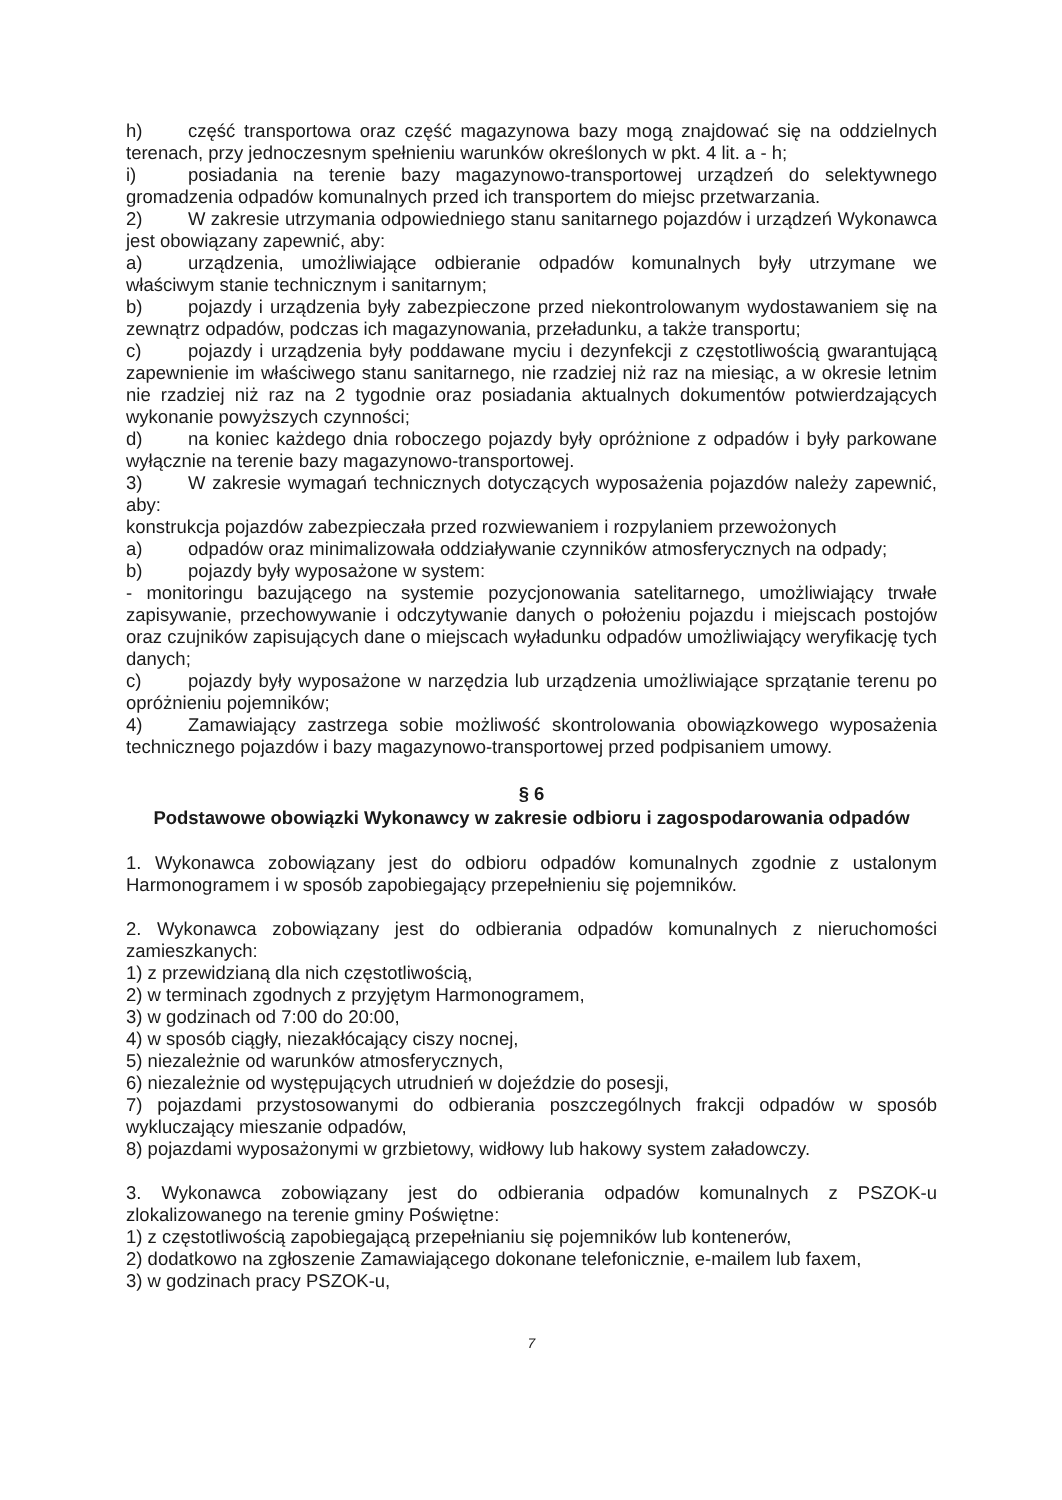h) część transportowa oraz część magazynowa bazy mogą znajdować się na oddzielnych terenach, przy jednoczesnym spełnieniu warunków określonych w pkt. 4 lit. a - h;
i) posiadania na terenie bazy magazynowo-transportowej urządzeń do selektywnego gromadzenia odpadów komunalnych przed ich transportem do miejsc przetwarzania.
2) W zakresie utrzymania odpowiedniego stanu sanitarnego pojazdów i urządzeń Wykonawca jest obowiązany zapewnić, aby:
a) urządzenia, umożliwiające odbieranie odpadów komunalnych były utrzymane we właściwym stanie technicznym i sanitarnym;
b) pojazdy i urządzenia były zabezpieczone przed niekontrolowanym wydostawaniem się na zewnątrz odpadów, podczas ich magazynowania, przeładunku, a także transportu;
c) pojazdy i urządzenia były poddawane myciu i dezynfekcji z częstotliwością gwarantującą zapewnienie im właściwego stanu sanitarnego, nie rzadziej niż raz na miesiąc, a w okresie letnim nie rzadziej niż raz na 2 tygodnie oraz posiadania aktualnych dokumentów potwierdzających wykonanie powyższych czynności;
d) na koniec każdego dnia roboczego pojazdy były opróżnione z odpadów i były parkowane wyłącznie na terenie bazy magazynowo-transportowej.
3) W zakresie wymagań technicznych dotyczących wyposażenia pojazdów należy zapewnić, aby:
konstrukcja pojazdów zabezpieczała przed rozwiewaniem i rozpylaniem przewożonych
a) odpadów oraz minimalizowała oddziaływanie czynników atmosferycznych na odpady;
b) pojazdy były wyposażone w system:
- monitoringu bazującego na systemie pozycjonowania satelitarnego, umożliwiający trwałe zapisywanie, przechowywanie i odczytywanie danych o położeniu pojazdu i miejscach postojów oraz czujników zapisujących dane o miejscach wyładunku odpadów umożliwiający weryfikację tych danych;
c) pojazdy były wyposażone w narzędzia lub urządzenia umożliwiające sprzątanie terenu po opróżnieniu pojemników;
4) Zamawiający zastrzega sobie możliwość skontrolowania obowiązkowego wyposażenia technicznego pojazdów i bazy magazynowo-transportowej przed podpisaniem umowy.
§ 6
Podstawowe obowiązki Wykonawcy w zakresie odbioru i zagospodarowania odpadów
1. Wykonawca zobowiązany jest do odbioru odpadów komunalnych zgodnie z ustalonym Harmonogramem i w sposób zapobiegający przepełnieniu się pojemników.
2. Wykonawca zobowiązany jest do odbierania odpadów komunalnych z nieruchomości zamieszkanych:
1) z przewidzianą dla nich częstotliwością,
2) w terminach zgodnych z przyjętym Harmonogramem,
3) w godzinach od 7:00 do 20:00,
4) w sposób ciągły, niezakłócający ciszy nocnej,
5) niezależnie od warunków atmosferycznych,
6) niezależnie od występujących utrudnień w dojeździe do posesji,
7) pojazdami przystosowanymi do odbierania poszczególnych frakcji odpadów w sposób wykluczający mieszanie odpadów,
8) pojazdami wyposażonymi w grzbietowy, widłowy lub hakowy system załadowczy.
3. Wykonawca zobowiązany jest do odbierania odpadów komunalnych z PSZOK-u zlokalizowanego na terenie gminy Poświętne:
1) z częstotliwością zapobiegającą przepełnianiu się pojemników lub kontenerów,
2) dodatkowo na zgłoszenie Zamawiającego dokonane telefonicznie, e-mailem lub faxem,
3) w godzinach pracy PSZOK-u,
7